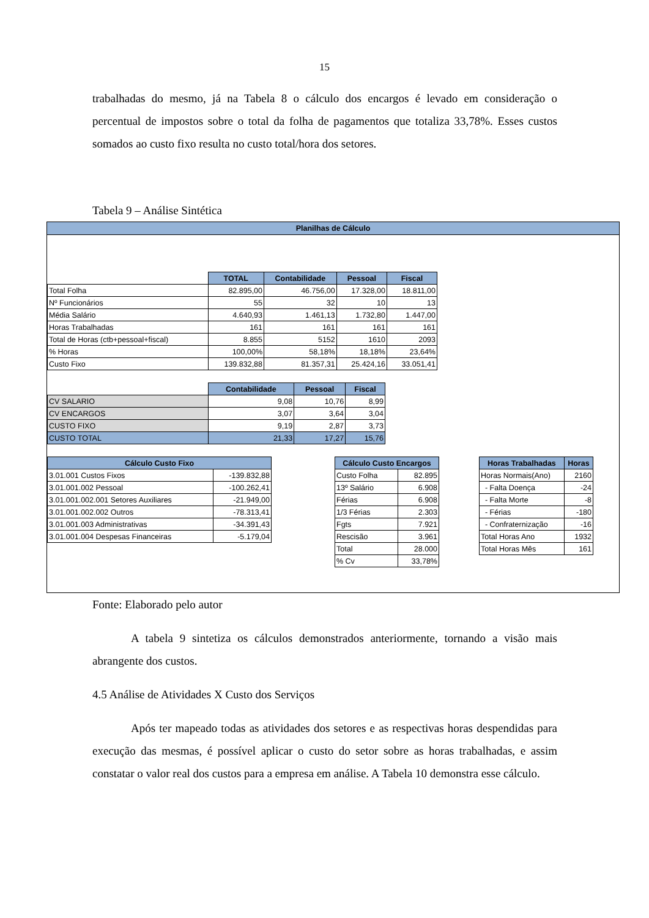15
trabalhadas do mesmo, já na Tabela 8 o cálculo dos encargos é levado em consideração o percentual de impostos sobre o total da folha de pagamentos que totaliza 33,78%. Esses custos somados ao custo fixo resulta no custo total/hora dos setores.
Tabela 9 – Análise Sintética
Planilhas de Cálculo
| | TOTAL | Contabilidade | Pessoal | Fiscal |
| Total Folha | 82.895,00 | 46.756,00 | 17.328,00 | 18.811,00 |
| Nº Funcionários | 55 | 32 | 10 | 13 |
| Média Salário | 4.640,93 | 1.461,13 | 1.732,80 | 1.447,00 |
| Horas Trabalhadas | 161 | 161 | 161 | 161 |
| Total de Horas (ctb+pessoal+fiscal) | 8.855 | 5152 | 1610 | 2093 |
| % Horas | 100,00% | 58,18% | 18,18% | 23,64% |
| Custo Fixo | 139.832,88 | 81.357,31 | 25.424,16 | 33.051,41 |
| | Contabilidade | Pessoal | Fiscal |
| CV SALARIO | 9,08 | 10,76 | 8,99 |
| CV ENCARGOS | 3,07 | 3,64 | 3,04 |
| CUSTO FIXO | 9,19 | 2,87 | 3,73 |
| CUSTO TOTAL | 21,33 | 17,27 | 15,76 |
| Cálculo Custo Fixo | |
| --- | --- |
| 3.01.001 Custos Fixos | -139.832,88 |
| 3.01.001.002 Pessoal | -100.262,41 |
| 3.01.001.002.001 Setores Auxiliares | -21.949,00 |
| 3.01.001.002.002 Outros | -78.313,41 |
| 3.01.001.003 Administrativas | -34.391,43 |
| 3.01.001.004 Despesas Financeiras | -5.179,04 |
| Cálculo Custo Encargos | |
| --- | --- |
| Custo Folha | 82.895 |
| 13º Salário | 6.908 |
| Férias | 6.908 |
| 1/3 Férias | 2.303 |
| Fgts | 7.921 |
| Rescisão | 3.961 |
| Total | 28.000 |
| % Cv | 33,78% |
| Horas Trabalhadas | Horas |
| --- | --- |
| Horas Normais(Ano) | 2160 |
| - Falta Doença | -24 |
| - Falta Morte | -8 |
| - Férias | -180 |
| - Confraternização | -16 |
| Total Horas Ano | 1932 |
| Total Horas Mês | 161 |
Fonte: Elaborado pelo autor
A tabela 9 sintetiza os cálculos demonstrados anteriormente, tornando a visão mais abrangente dos custos.
4.5 Análise de Atividades X Custo dos Serviços
Após ter mapeado todas as atividades dos setores e as respectivas horas despendidas para execução das mesmas, é possível aplicar o custo do setor sobre as horas trabalhadas, e assim constatar o valor real dos custos para a empresa em análise. A Tabela 10 demonstra esse cálculo.